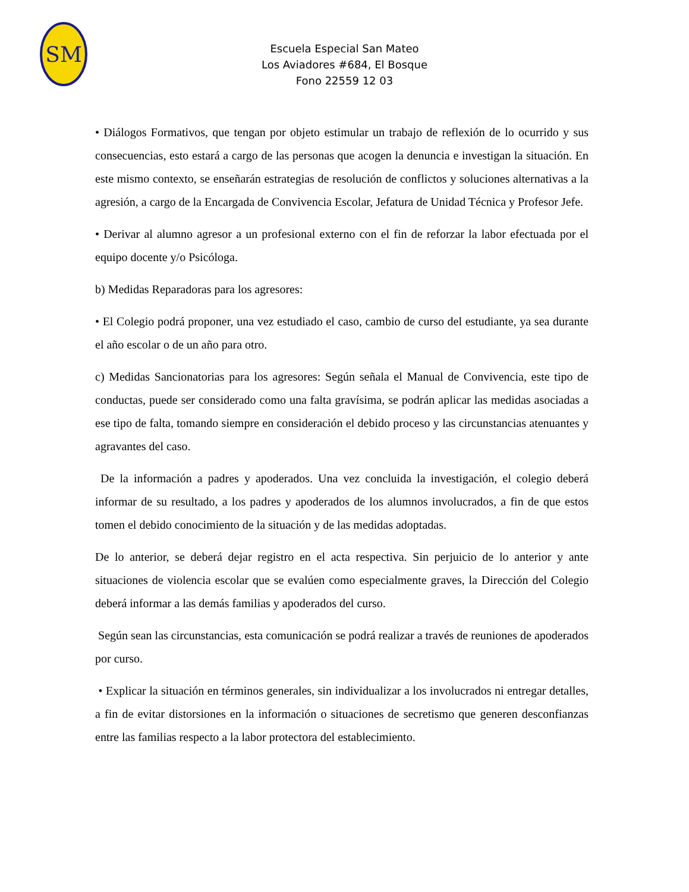SM
Escuela Especial San Mateo
Los Aviadores #684, El Bosque
Fono 22559 12 03
• Diálogos Formativos, que tengan por objeto estimular un trabajo de reflexión de lo ocurrido y sus consecuencias, esto estará a cargo de las personas que acogen la denuncia e investigan la situación. En este mismo contexto, se enseñarán estrategias de resolución de conflictos y soluciones alternativas a la agresión, a cargo de la Encargada de Convivencia Escolar, Jefatura de Unidad Técnica y Profesor Jefe.
• Derivar al alumno agresor a un profesional externo con el fin de reforzar la labor efectuada por el equipo docente y/o Psicóloga.
b) Medidas Reparadoras para los agresores:
• El Colegio podrá proponer, una vez estudiado el caso, cambio de curso del estudiante, ya sea durante el año escolar o de un año para otro.
c) Medidas Sancionatorias para los agresores: Según señala el Manual de Convivencia, este tipo de conductas, puede ser considerado como una falta gravísima, se podrán aplicar las medidas asociadas a ese tipo de falta, tomando siempre en consideración el debido proceso y las circunstancias atenuantes y agravantes del caso.
De la información a padres y apoderados. Una vez concluida la investigación, el colegio deberá informar de su resultado, a los padres y apoderados de los alumnos involucrados, a fin de que estos tomen el debido conocimiento de la situación y de las medidas adoptadas.
De lo anterior, se deberá dejar registro en el acta respectiva. Sin perjuicio de lo anterior y ante situaciones de violencia escolar que se evalúen como especialmente graves, la Dirección del Colegio deberá informar a las demás familias y apoderados del curso.
Según sean las circunstancias, esta comunicación se podrá realizar a través de reuniones de apoderados por curso.
• Explicar la situación en términos generales, sin individualizar a los involucrados ni entregar detalles, a fin de evitar distorsiones en la información o situaciones de secretismo que generen desconfianzas entre las familias respecto a la labor protectora del establecimiento.